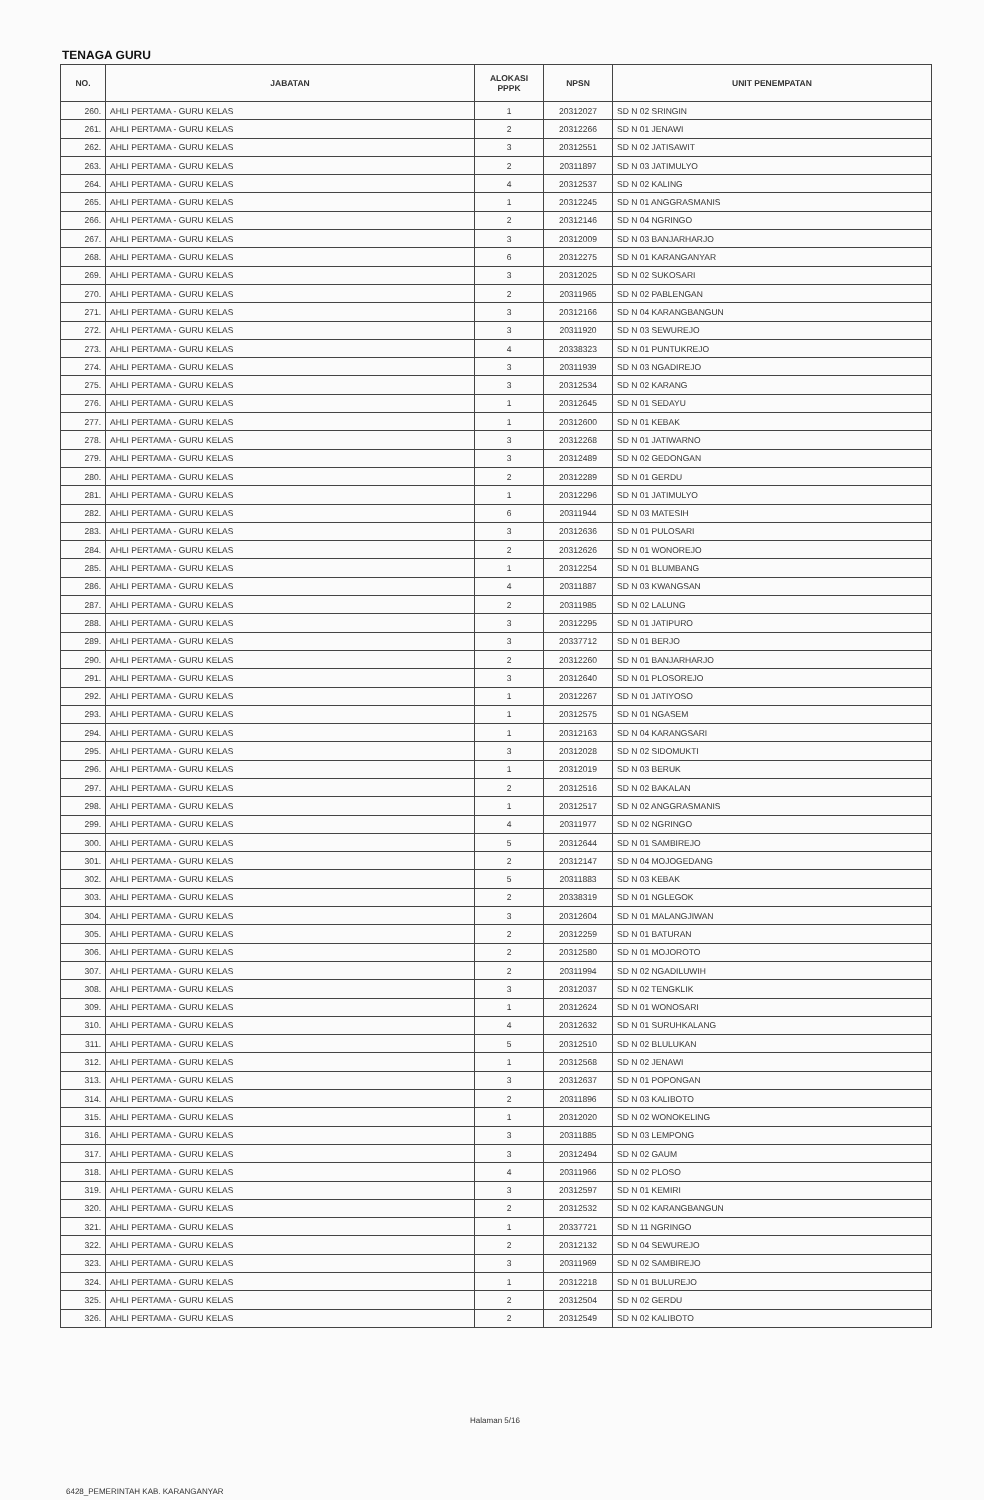TENAGA GURU
| NO. | JABATAN | ALOKASI PPPK | NPSN | UNIT PENEMPATAN |
| --- | --- | --- | --- | --- |
| 260. | AHLI PERTAMA - GURU KELAS | 1 | 20312027 | SD N 02 SRINGIN |
| 261. | AHLI PERTAMA - GURU KELAS | 2 | 20312266 | SD N 01 JENAWI |
| 262. | AHLI PERTAMA - GURU KELAS | 3 | 20312551 | SD N 02 JATISAWIT |
| 263. | AHLI PERTAMA - GURU KELAS | 2 | 20311897 | SD N 03 JATIMULYO |
| 264. | AHLI PERTAMA - GURU KELAS | 4 | 20312537 | SD N 02 KALING |
| 265. | AHLI PERTAMA - GURU KELAS | 1 | 20312245 | SD N 01 ANGGRASMANIS |
| 266. | AHLI PERTAMA - GURU KELAS | 2 | 20312146 | SD N 04 NGRINGO |
| 267. | AHLI PERTAMA - GURU KELAS | 3 | 20312009 | SD N 03 BANJARHARJO |
| 268. | AHLI PERTAMA - GURU KELAS | 6 | 20312275 | SD N 01 KARANGANYAR |
| 269. | AHLI PERTAMA - GURU KELAS | 3 | 20312025 | SD N 02 SUKOSARI |
| 270. | AHLI PERTAMA - GURU KELAS | 2 | 20311965 | SD N 02 PABLENGAN |
| 271. | AHLI PERTAMA - GURU KELAS | 3 | 20312166 | SD N 04 KARANGBANGUN |
| 272. | AHLI PERTAMA - GURU KELAS | 3 | 20311920 | SD N 03 SEWUREJO |
| 273. | AHLI PERTAMA - GURU KELAS | 4 | 20338323 | SD N 01 PUNTUKREJO |
| 274. | AHLI PERTAMA - GURU KELAS | 3 | 20311939 | SD N 03 NGADIREJO |
| 275. | AHLI PERTAMA - GURU KELAS | 3 | 20312534 | SD N 02 KARANG |
| 276. | AHLI PERTAMA - GURU KELAS | 1 | 20312645 | SD N 01 SEDAYU |
| 277. | AHLI PERTAMA - GURU KELAS | 1 | 20312600 | SD N 01 KEBAK |
| 278. | AHLI PERTAMA - GURU KELAS | 3 | 20312268 | SD N 01 JATIWARNO |
| 279. | AHLI PERTAMA - GURU KELAS | 3 | 20312489 | SD N 02 GEDONGAN |
| 280. | AHLI PERTAMA - GURU KELAS | 2 | 20312289 | SD N 01 GERDU |
| 281. | AHLI PERTAMA - GURU KELAS | 1 | 20312296 | SD N 01 JATIMULYO |
| 282. | AHLI PERTAMA - GURU KELAS | 6 | 20311944 | SD N 03 MATESIH |
| 283. | AHLI PERTAMA - GURU KELAS | 3 | 20312636 | SD N 01 PULOSARI |
| 284. | AHLI PERTAMA - GURU KELAS | 2 | 20312626 | SD N 01 WONOREJO |
| 285. | AHLI PERTAMA - GURU KELAS | 1 | 20312254 | SD N 01 BLUMBANG |
| 286. | AHLI PERTAMA - GURU KELAS | 4 | 20311887 | SD N 03 KWANGSAN |
| 287. | AHLI PERTAMA - GURU KELAS | 2 | 20311985 | SD N 02 LALUNG |
| 288. | AHLI PERTAMA - GURU KELAS | 3 | 20312295 | SD N 01 JATIPURO |
| 289. | AHLI PERTAMA - GURU KELAS | 3 | 20337712 | SD N 01 BERJO |
| 290. | AHLI PERTAMA - GURU KELAS | 2 | 20312260 | SD N 01 BANJARHARJO |
| 291. | AHLI PERTAMA - GURU KELAS | 3 | 20312640 | SD N 01 PLOSOREJO |
| 292. | AHLI PERTAMA - GURU KELAS | 1 | 20312267 | SD N 01 JATIYOSO |
| 293. | AHLI PERTAMA - GURU KELAS | 1 | 20312575 | SD N 01 NGASEM |
| 294. | AHLI PERTAMA - GURU KELAS | 1 | 20312163 | SD N 04 KARANGSARI |
| 295. | AHLI PERTAMA - GURU KELAS | 3 | 20312028 | SD N 02 SIDOMUKTI |
| 296. | AHLI PERTAMA - GURU KELAS | 1 | 20312019 | SD N 03 BERUK |
| 297. | AHLI PERTAMA - GURU KELAS | 2 | 20312516 | SD N 02 BAKALAN |
| 298. | AHLI PERTAMA - GURU KELAS | 1 | 20312517 | SD N 02 ANGGRASMANIS |
| 299. | AHLI PERTAMA - GURU KELAS | 4 | 20311977 | SD N 02 NGRINGO |
| 300. | AHLI PERTAMA - GURU KELAS | 5 | 20312644 | SD N 01 SAMBIREJO |
| 301. | AHLI PERTAMA - GURU KELAS | 2 | 20312147 | SD N 04 MOJOGEDANG |
| 302. | AHLI PERTAMA - GURU KELAS | 5 | 20311883 | SD N 03 KEBAK |
| 303. | AHLI PERTAMA - GURU KELAS | 2 | 20338319 | SD N 01 NGLEGOK |
| 304. | AHLI PERTAMA - GURU KELAS | 3 | 20312604 | SD N 01 MALANGJIWAN |
| 305. | AHLI PERTAMA - GURU KELAS | 2 | 20312259 | SD N 01 BATURAN |
| 306. | AHLI PERTAMA - GURU KELAS | 2 | 20312580 | SD N 01 MOJOROTO |
| 307. | AHLI PERTAMA - GURU KELAS | 2 | 20311994 | SD N 02 NGADILUWIH |
| 308. | AHLI PERTAMA - GURU KELAS | 3 | 20312037 | SD N 02 TENGKLIK |
| 309. | AHLI PERTAMA - GURU KELAS | 1 | 20312624 | SD N 01 WONOSARI |
| 310. | AHLI PERTAMA - GURU KELAS | 4 | 20312632 | SD N 01 SURUHKALANG |
| 311. | AHLI PERTAMA - GURU KELAS | 5 | 20312510 | SD N 02 BLULUKAN |
| 312. | AHLI PERTAMA - GURU KELAS | 1 | 20312568 | SD N 02 JENAWI |
| 313. | AHLI PERTAMA - GURU KELAS | 3 | 20312637 | SD N 01 POPONGAN |
| 314. | AHLI PERTAMA - GURU KELAS | 2 | 20311896 | SD N 03 KALIBOTO |
| 315. | AHLI PERTAMA - GURU KELAS | 1 | 20312020 | SD N 02 WONOKELING |
| 316. | AHLI PERTAMA - GURU KELAS | 3 | 20311885 | SD N 03 LEMPONG |
| 317. | AHLI PERTAMA - GURU KELAS | 3 | 20312494 | SD N 02 GAUM |
| 318. | AHLI PERTAMA - GURU KELAS | 4 | 20311966 | SD N 02 PLOSO |
| 319. | AHLI PERTAMA - GURU KELAS | 3 | 20312597 | SD N 01 KEMIRI |
| 320. | AHLI PERTAMA - GURU KELAS | 2 | 20312532 | SD N 02 KARANGBANGUN |
| 321. | AHLI PERTAMA - GURU KELAS | 1 | 20337721 | SD N 11 NGRINGO |
| 322. | AHLI PERTAMA - GURU KELAS | 2 | 20312132 | SD N 04 SEWUREJO |
| 323. | AHLI PERTAMA - GURU KELAS | 3 | 20311969 | SD N 02 SAMBIREJO |
| 324. | AHLI PERTAMA - GURU KELAS | 1 | 20312218 | SD N 01 BULUREJO |
| 325. | AHLI PERTAMA - GURU KELAS | 2 | 20312504 | SD N 02 GERDU |
| 326. | AHLI PERTAMA - GURU KELAS | 2 | 20312549 | SD N 02 KALIBOTO |
Halaman 5/16
6428_PEMERINTAH KAB. KARANGANYAR